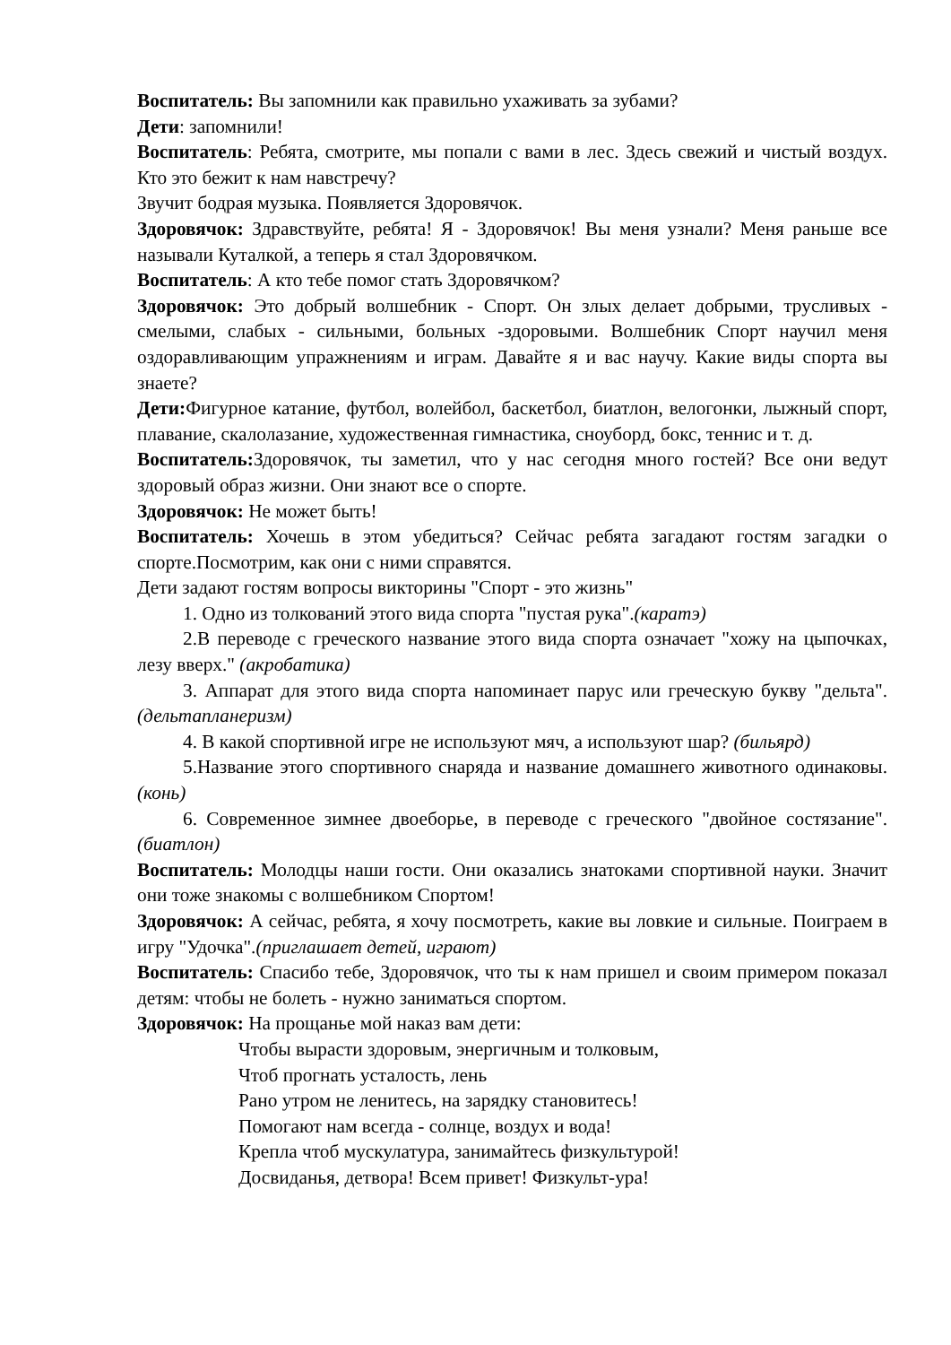Воспитатель: Вы запомнили как правильно ухаживать за зубами?
Дети: запомнили!
Воспитатель: Ребята, смотрите, мы попали с вами в лес. Здесь свежий и чистый воздух. Кто это бежит к нам навстречу?
Звучит бодрая музыка. Появляется Здоровячок.
Здоровячок: Здравствуйте, ребята! Я - Здоровячок! Вы меня узнали? Меня раньше все называли Куталкой, а теперь я стал Здоровячком.
Воспитатель: А кто тебе помог стать Здоровячком?
Здоровячок: Это добрый волшебник - Спорт. Он злых делает добрыми, трусливых - смелыми, слабых - сильными, больных -здоровыми. Волшебник Спорт научил меня оздоравливающим упражнениям и играм. Давайте я и вас научу. Какие виды спорта вы знаете?
Дети: Фигурное катание, футбол, волейбол, баскетбол, биатлон, велогонки, лыжный спорт, плавание, скалолазание, художественная гимнастика, сноуборд, бокс, теннис и т. д.
Воспитатель: Здоровячок, ты заметил, что у нас сегодня много гостей? Все они ведут здоровый образ жизни. Они знают все о спорте.
Здоровячок: Не может быть!
Воспитатель: Хочешь в этом убедиться? Сейчас ребята загадают гостям загадки о спорте.Посмотрим, как они с ними справятся.
Дети задают гостям вопросы викторины "Спорт - это жизнь"
1. Одно из толкований этого вида спорта "пустая рука".(каратэ)
2.В переводе с греческого название этого вида спорта означает "хожу на цыпочках, лезу вверх." (акробатика)
3. Аппарат для этого вида спорта напоминает парус или греческую букву "дельта".(дельтапланеризм)
4. В какой спортивной игре не используют мяч, а используют шар? (бильярд)
5.Название этого спортивного снаряда и название домашнего животного одинаковы.(конь)
6. Современное зимнее двоеборье, в переводе с греческого "двойное состязание".(биатлон)
Воспитатель: Молодцы наши гости. Они оказались знатоками спортивной науки. Значит они тоже знакомы с волшебником Спортом!
Здоровячок: А сейчас, ребята, я хочу посмотреть, какие вы ловкие и сильные. Поиграем в игру "Удочка".(приглашает детей, играют)
Воспитатель: Спасибо тебе, Здоровячок, что ты к нам пришел и своим примером показал детям: чтобы не болеть - нужно заниматься спортом.
Здоровячок: На прощанье мой наказ вам дети:
Чтобы вырасти здоровым, энергичным и толковым,
Чтоб прогнать усталость, лень
Рано утром не ленитесь, на зарядку становитесь!
Помогают нам всегда - солнце, воздух и вода!
Крепла чтоб мускулатура, занимайтесь физкультурой!
Досвиданья, детвора! Всем привет! Физкульт-ура!